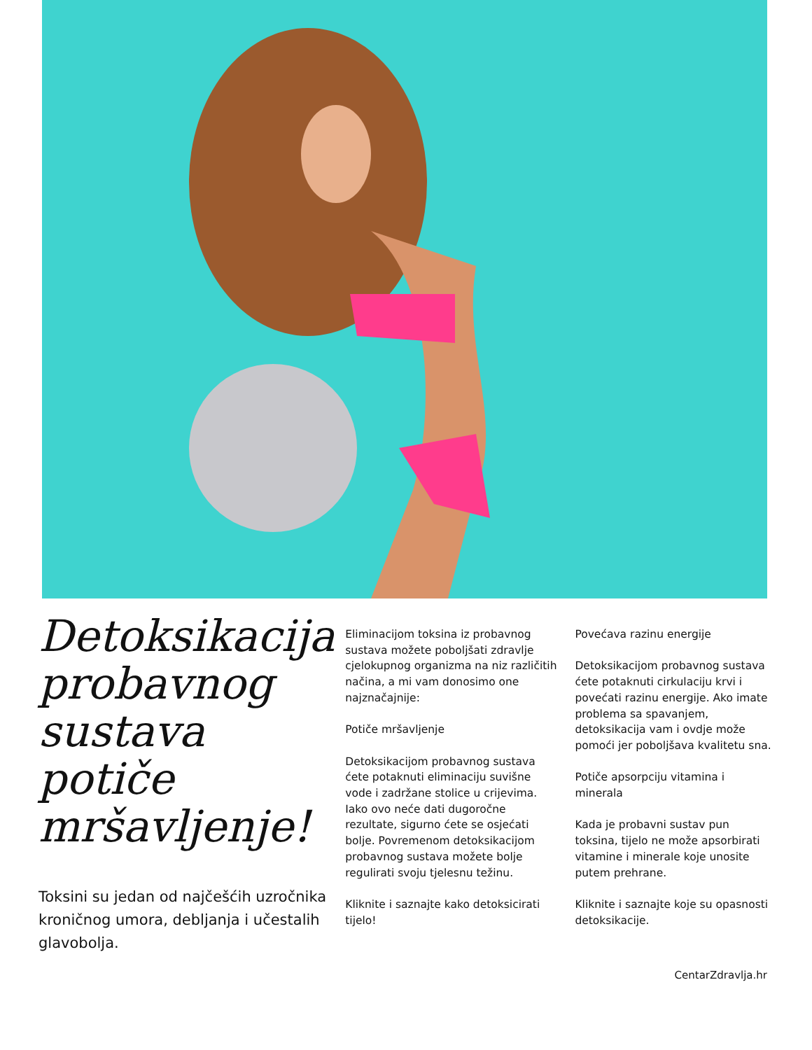Detoksikacija probavnog sustava potiče mršavljenje!
Toksini su jedan od najčešćih uzročnika kroničnog umora, debljanja i učestalih glavobolja.
Eliminacijom toksina iz probavnog sustava možete poboljšati zdravlje cjelokupnog organizma na niz različitih načina, a mi vam donosimo one najznačajnije:
Potiče mršavljenje
Detoksikacijom probavnog sustava ćete potaknuti eliminaciju suvišne vode i zadržane stolice u crijevima. Iako ovo neće dati dugoročne rezultate, sigurno ćete se osjećati bolje. Povremenom detoksikacijom probavnog sustava možete bolje regulirati svoju tjelesnu težinu.
Kliknite i saznajte kako detoksicirati tijelo!
Povećava razinu energije
Detoksikacijom probavnog sustava ćete potaknuti cirkulaciju krvi i povećati razinu energije. Ako imate problema sa spavanjem, detoksikacija vam i ovdje može pomoći jer poboljšava kvalitetu sna.
Potiče apsorpciju vitamina i minerala
Kada je probavni sustav pun toksina, tijelo ne može apsorbirati vitamine i minerale koje unosite putem prehrane.
Kliknite i saznajte koje su opasnosti detoksikacije.
CentarZdravlja.hr